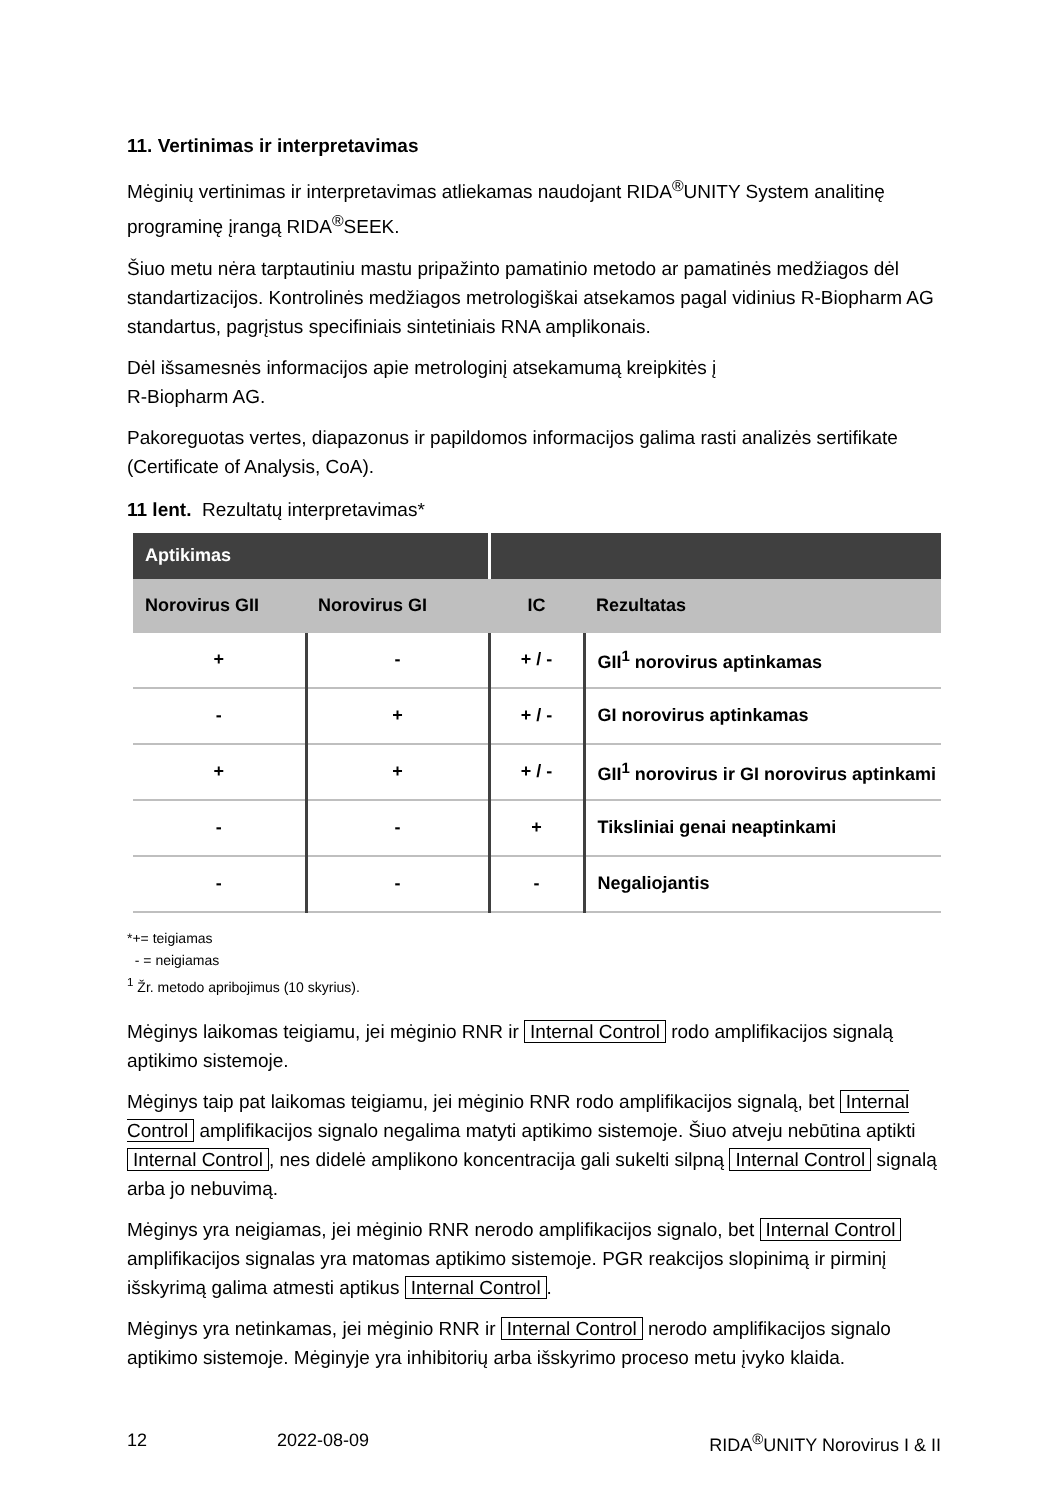11. Vertinimas ir interpretavimas
Mėginių vertinimas ir interpretavimas atliekamas naudojant RIDA<sup>®</sup>UNITY System analitinę programinę įrangą RIDA<sup>®</sup>SEEK.
Šiuo metu nėra tarptautiniu mastu pripažinto pamatinio metodo ar pamatinės medžiagos dėl standartizacijos. Kontrolinės medžiagos metrologiškai atsekamos pagal vidinius R-Biopharm AG standartus, pagrįstus specifiniais sintetiniais RNA amplikonais.
Dėl išsamesnės informacijos apie metrologinį atsekamumą kreipkitės į
R-Biopharm AG.
Pakoreguotas vertes, diapazonus ir papildomos informacijos galima rasti analizės sertifikate (Certificate of Analysis, CoA).
11 lent. Rezultatų interpretavimas*
| Aptikimas | | | |
| --- | --- | --- | --- |
| Norovirus GII | Norovirus GI | IC | Rezultatas |
| + | - | + / - | GII<sup>1</sup> norovirus aptinkamas |
| - | + | + / - | GI norovirus aptinkamas |
| + | + | + / - | GII<sup>1</sup> norovirus ir GI norovirus aptinkami |
| - | - | + | Tiksliniai genai neaptinkami |
| - | - | - | Negaliojantis |
*+= teigiamas
- = neigiamas
<sup>1</sup> Žr. metodo apribojimus (10 skyrius).
Mėginys laikomas teigiamu, jei mėginio RNR ir Internal Control rodo amplifikacijos signalą aptikimo sistemoje.
Mėginys taip pat laikomas teigiamu, jei mėginio RNR rodo amplifikacijos signalą, bet Internal Control amplifikacijos signalo negalima matyti aptikimo sistemoje. Šiuo atveju nebūtina aptikti Internal Control, nes didelė amplikono koncentracija gali sukelti silpną Internal Control signalą arba jo nebuvimą.
Mėginys yra neigiamas, jei mėginio RNR nerodo amplifikacijos signalo, bet Internal Control amplifikacijos signalas yra matomas aptikimo sistemoje. PGR reakcijos slopinimą ir pirminį išskyrimą galima atmesti aptikus Internal Control.
Mėginys yra netinkamas, jei mėginio RNR ir Internal Control nerodo amplifikacijos signalo aptikimo sistemoje. Mėginyje yra inhibitorių arba išskyrimo proceso metu įvyko klaida.
12 2022-08-09 RIDA<sup>®</sup>UNITY Norovirus I & II